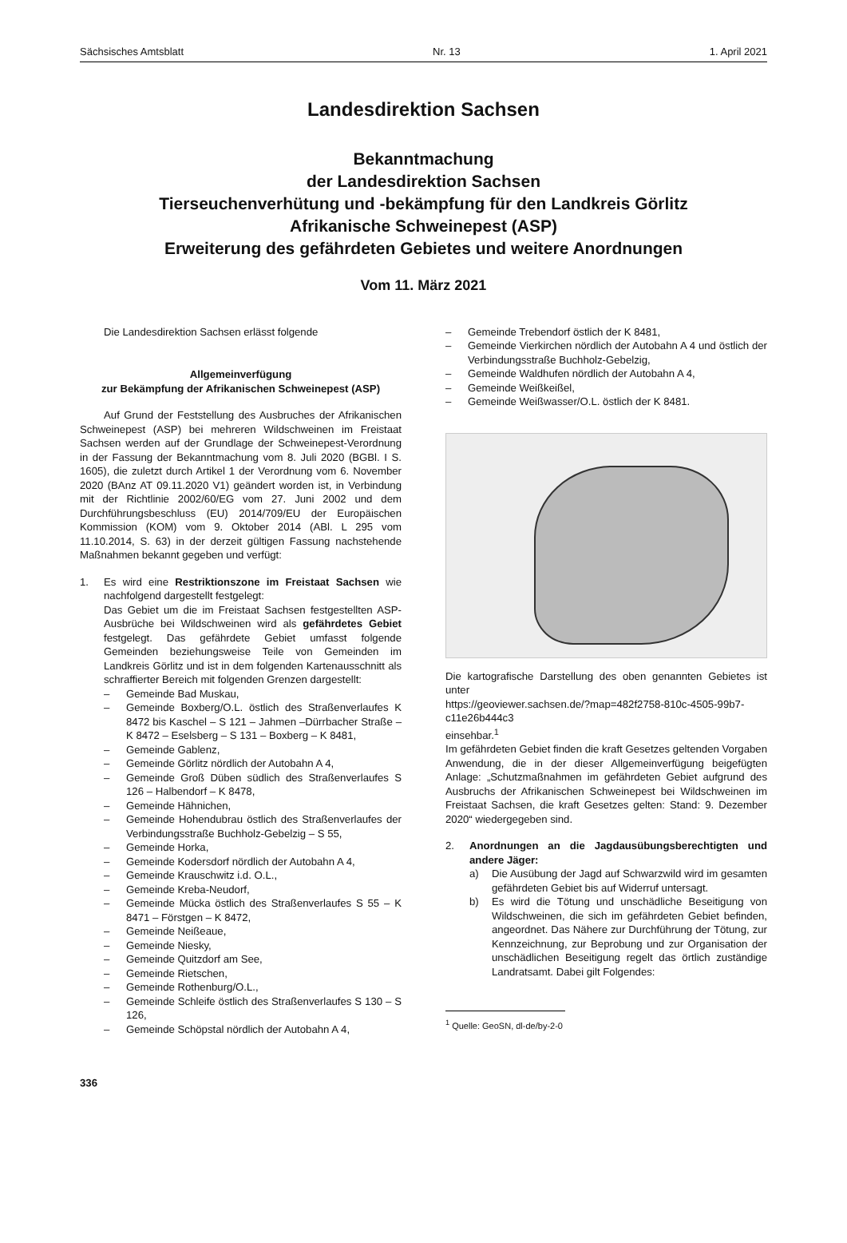Sächsisches Amtsblatt Nr. 13 1. April 2021
Landesdirektion Sachsen
Bekanntmachung
der Landesdirektion Sachsen
Tierseuchenverhütung und -bekämpfung für den Landkreis Görlitz
Afrikanische Schweinepest (ASP)
Erweiterung des gefährdeten Gebietes und weitere Anordnungen
Vom 11. März 2021
Die Landesdirektion Sachsen erlässt folgende
Allgemeinverfügung
zur Bekämpfung der Afrikanischen Schweinepest (ASP)
Auf Grund der Feststellung des Ausbruches der Afrikanischen Schweinepest (ASP) bei mehreren Wildschweinen im Freistaat Sachsen werden auf der Grundlage der Schweinepest-Verordnung in der Fassung der Bekanntmachung vom 8. Juli 2020 (BGBl. I S. 1605), die zuletzt durch Artikel 1 der Verordnung vom 6. November 2020 (BAnz AT 09.11.2020 V1) geändert worden ist, in Verbindung mit der Richtlinie 2002/60/EG vom 27. Juni 2002 und dem Durchführungsbeschluss (EU) 2014/709/EU der Europäischen Kommission (KOM) vom 9. Oktober 2014 (ABl. L 295 vom 11.10.2014, S. 63) in der derzeit gültigen Fassung nachstehende Maßnahmen bekannt gegeben und verfügt:
1. Es wird eine Restriktionszone im Freistaat Sachsen wie nachfolgend dargestellt festgelegt:
Das Gebiet um die im Freistaat Sachsen festgestellten ASP-Ausbrüche bei Wildschweinen wird als gefährdetes Gebiet festgelegt. Das gefährdete Gebiet umfasst folgende Gemeinden beziehungsweise Teile von Gemeinden im Landkreis Görlitz und ist in dem folgenden Kartenausschnitt als schraffierter Bereich mit folgenden Grenzen dargestellt:
– Gemeinde Bad Muskau,
– Gemeinde Boxberg/O.L. östlich des Straßenverlaufes K 8472 bis Kaschel – S 121 – Jahmen –Dürrbacher Straße – K 8472 – Eselsberg – S 131 – Boxberg – K 8481,
– Gemeinde Gablenz,
– Gemeinde Görlitz nördlich der Autobahn A 4,
– Gemeinde Groß Düben südlich des Straßenverlaufes S 126 – Halbendorf – K 8478,
– Gemeinde Hähnichen,
– Gemeinde Hohendubrau östlich des Straßenverlaufes der Verbindungsstraße Buchholz-Gebelzig – S 55,
– Gemeinde Horka,
– Gemeinde Kodersdorf nördlich der Autobahn A 4,
– Gemeinde Krauschwitz i.d. O.L.,
– Gemeinde Kreba-Neudorf,
– Gemeinde Mücka östlich des Straßenverlaufes S 55 – K 8471 – Förstgen – K 8472,
– Gemeinde Neißeaue,
– Gemeinde Niesky,
– Gemeinde Quitzdorf am See,
– Gemeinde Rietschen,
– Gemeinde Rothenburg/O.L.,
– Gemeinde Schleife östlich des Straßenverlaufes S 130 – S 126,
– Gemeinde Schöpstal nördlich der Autobahn A 4,
336
– Gemeinde Trebendorf östlich der K 8481,
– Gemeinde Vierkirchen nördlich der Autobahn A 4 und östlich der Verbindungsstraße Buchholz-Gebelzig,
– Gemeinde Waldhufen nördlich der Autobahn A 4,
– Gemeinde Weißkeißel,
– Gemeinde Weißwasser/O.L. östlich der K 8481.
Die kartografische Darstellung des oben genannten Gebietes ist unter
https://geoviewer.sachsen.de/?map=482f2758-810c-4505-99b7-c11e26b444c3
einsehbar.<sup>1</sup>
Im gefährdeten Gebiet finden die kraft Gesetzes geltenden Vorgaben Anwendung, die in der dieser Allgemeinverfügung beigefügten Anlage: „Schutzmaßnahmen im gefährdeten Gebiet aufgrund des Ausbruchs der Afrikanischen Schweinepest bei Wildschweinen im Freistaat Sachsen, die kraft Gesetzes gelten: Stand: 9. Dezember 2020“ wiedergegeben sind.
2. Anordnungen an die Jagdausübungsberechtigten und andere Jäger:
a) Die Ausübung der Jagd auf Schwarzwild wird im gesamten gefährdeten Gebiet bis auf Widerruf untersagt.
b) Es wird die Tötung und unschädliche Beseitigung von Wildschweinen, die sich im gefährdeten Gebiet befinden, angeordnet. Das Nähere zur Durchführung der Tötung, zur Kennzeichnung, zur Beprobung und zur Organisation der unschädlichen Beseitigung regelt das örtlich zuständige Landratsamt. Dabei gilt Folgendes:
<sup>1</sup> Quelle: GeoSN, dl-de/by-2-0